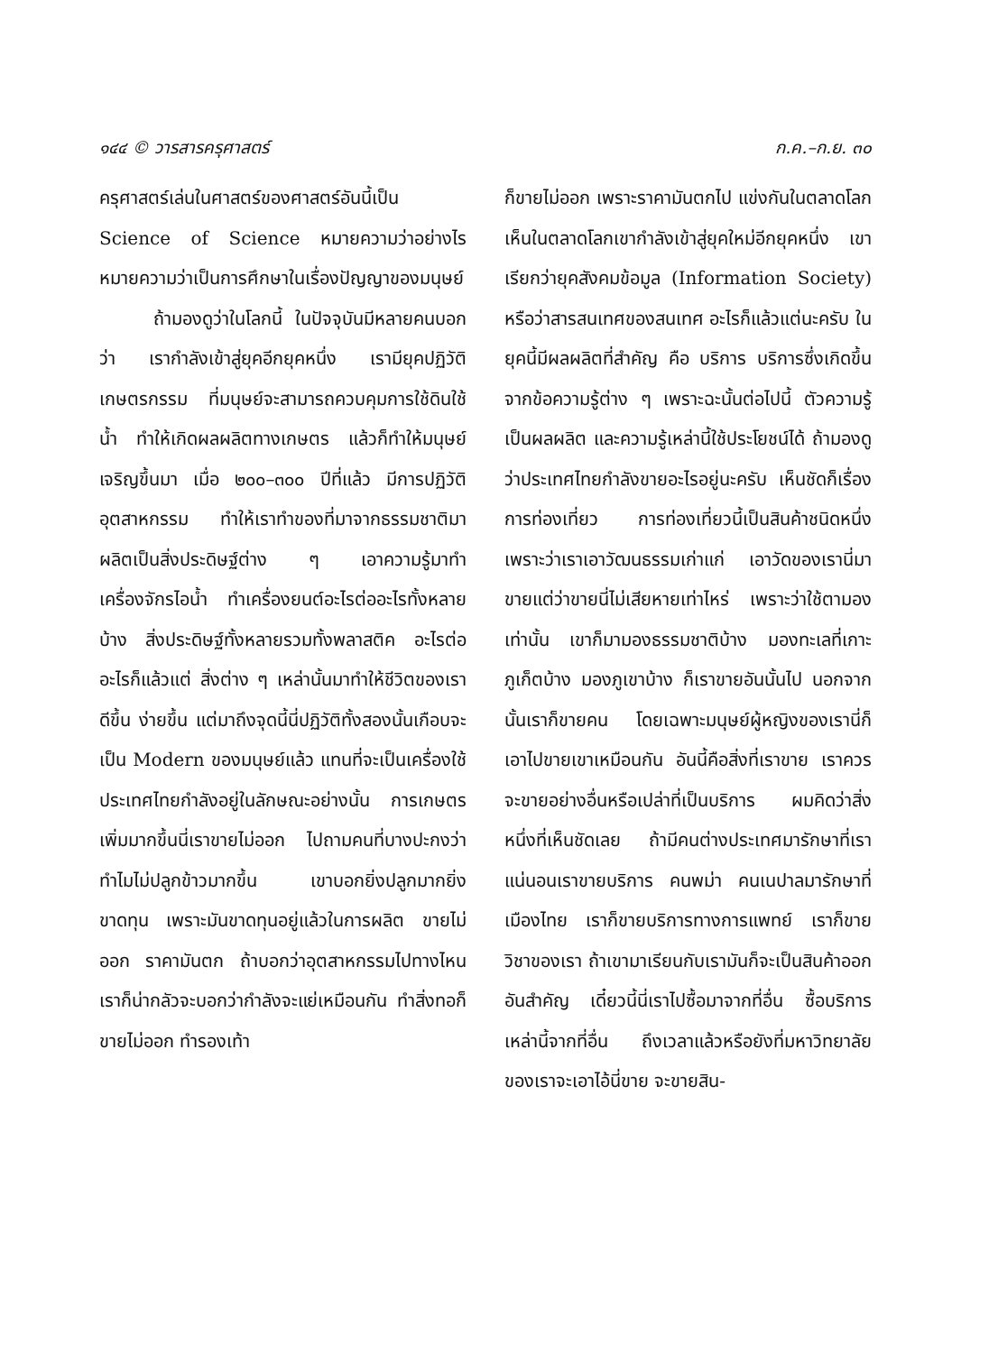๑๔๔ © วารสารครุศาสตร์ ก.ค.–ก.ย. ๓๐
ครุศาสตร์เล่นในศาสตร์ของศาสตร์อันนี้เป็น Science of Science หมายความว่าอย่างไร หมายความว่าเป็นการศึกษาในเรื่องปัญญาของมนุษย์
ถ้ามองดูว่าในโลกนี้ ในปัจจุบันมีหลายคนบอกว่า เรากำลังเข้าสู่ยุคอีกยุคหนึ่ง เรามียุคปฏิวัติเกษตรกรรม ที่มนุษย์จะสามารถควบคุมการใช้ดินใช้น้ำ ทำให้เกิดผลผลิตทางเกษตร แล้วก็ทำให้มนุษย์เจริญขึ้นมา เมื่อ ๒๐๐–๓๐๐ ปีที่แล้ว มีการปฏิวัติอุตสาหกรรม ทำให้เราทำของที่มาจากธรรมชาติมาผลิตเป็นสิ่งประดิษฐ์ต่าง ๆ เอาความรู้มาทำเครื่องจักรไอน้ำ ทำเครื่องยนต์อะไรต่ออะไรทั้งหลายบ้าง สิ่งประดิษฐ์ทั้งหลายรวมทั้งพลาสติค อะไรต่ออะไรก็แล้วแต่ สิ่งต่าง ๆ เหล่านั้นมาทำให้ชีวิตของเราดีขึ้น ง่ายขึ้น แต่มาถึงจุดนี้นี่ปฏิวัติทั้งสองนั้นเกือบจะเป็น Modern ของมนุษย์แล้ว แทนที่จะเป็นเครื่องใช้ ประเทศไทยกำลังอยู่ในลักษณะอย่างนั้น การเกษตรเพิ่มมากขึ้นนี่เราขายไม่ออก ไปถามคนที่บางปะกงว่าทำไมไม่ปลูกข้าวมากขึ้น เขาบอกยิ่งปลูกมากยิ่งขาดทุน เพราะมันขาดทุนอยู่แล้วในการผลิต ขายไม่ออก ราคามันตก ถ้าบอกว่าอุตสาหกรรมไปทางไหน เราก็น่ากลัวจะบอกว่ากำลังจะแย่เหมือนกัน ทำสิ่งทอก็ขายไม่ออก ทำรองเท้า
ก็ขายไม่ออก เพราะราคามันตกไป แข่งกันในตลาดโลก เห็นในตลาดโลกเขากำลังเข้าสู่ยุคใหม่อีกยุคหนึ่ง เขาเรียกว่ายุคสังคมข้อมูล (Information Society) หรือว่าสารสนเทศของสนเทศ อะไรก็แล้วแต่นะครับ ในยุคนี้มีผลผลิตที่สำคัญ คือ บริการ บริการซึ่งเกิดขึ้นจากข้อความรู้ต่าง ๆ เพราะฉะนั้นต่อไปนี้ ตัวความรู้เป็นผลผลิต และความรู้เหล่านี้ใช้ประโยชน์ได้ ถ้ามองดูว่าประเทศไทยกำลังขายอะไรอยู่นะครับ เห็นชัดก็เรื่องการท่องเที่ยว การท่องเที่ยวนี้เป็นสินค้าชนิดหนึ่ง เพราะว่าเราเอาวัฒนธรรมเก่าแก่ เอาวัดของเรานี่มาขายแต่ว่าขายนี่ไม่เสียหายเท่าไหร่ เพราะว่าใช้ตามองเท่านั้น เขาก็มามองธรรมชาติบ้าง มองทะเลที่เกาะภูเก็ตบ้าง มองภูเขาบ้าง ก็เราขายอันนั้นไป นอกจากนั้นเราก็ขายคน โดยเฉพาะมนุษย์ผู้หญิงของเรานี่ก็เอาไปขายเขาเหมือนกัน อันนี้คือสิ่งที่เราขาย เราควรจะขายอย่างอื่นหรือเปล่าที่เป็นบริการ ผมคิดว่าสิ่งหนึ่งที่เห็นชัดเลย ถ้ามีคนต่างประเทศมารักษาที่เรา แน่นอนเราขายบริการ คนพม่า คนเนปาลมารักษาที่เมืองไทย เราก็ขายบริการทางการแพทย์ เราก็ขายวิชาของเรา ถ้าเขามาเรียนกับเรามันก็จะเป็นสินค้าออกอันสำคัญ เดี๋ยวนี้นี่เราไปซื้อมาจากที่อื่น ซื้อบริการเหล่านี้จากที่อื่น ถึงเวลาแล้วหรือยังที่มหาวิทยาลัยของเราจะเอาไอ้นี่ขาย จะขายสิน-